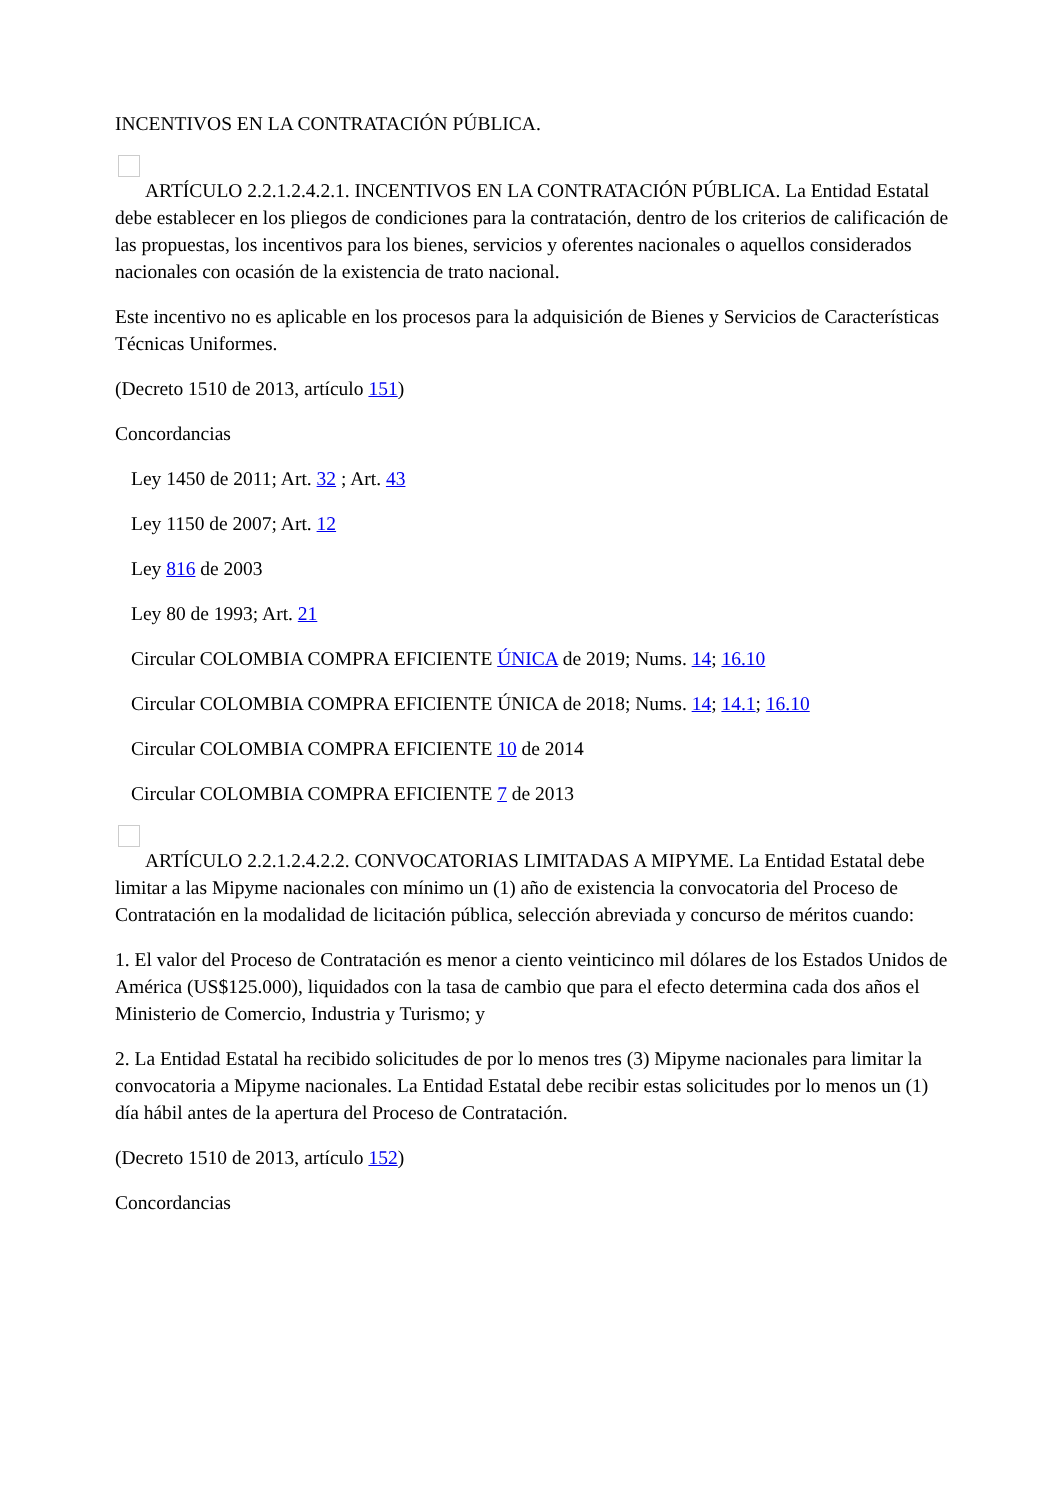INCENTIVOS EN LA CONTRATACIÓN PÚBLICA.
ARTÍCULO 2.2.1.2.4.2.1. INCENTIVOS EN LA CONTRATACIÓN PÚBLICA. La Entidad Estatal debe establecer en los pliegos de condiciones para la contratación, dentro de los criterios de calificación de las propuestas, los incentivos para los bienes, servicios y oferentes nacionales o aquellos considerados nacionales con ocasión de la existencia de trato nacional.
Este incentivo no es aplicable en los procesos para la adquisición de Bienes y Servicios de Características Técnicas Uniformes.
(Decreto 1510 de 2013, artículo 151)
Concordancias
Ley 1450 de 2011; Art. 32 ; Art. 43
Ley 1150 de 2007; Art. 12
Ley 816 de 2003
Ley 80 de 1993; Art. 21
Circular COLOMBIA COMPRA EFICIENTE ÚNICA de 2019; Nums. 14; 16.10
Circular COLOMBIA COMPRA EFICIENTE ÚNICA de 2018; Nums. 14; 14.1; 16.10
Circular COLOMBIA COMPRA EFICIENTE 10 de 2014
Circular COLOMBIA COMPRA EFICIENTE 7 de 2013
ARTÍCULO 2.2.1.2.4.2.2. CONVOCATORIAS LIMITADAS A MIPYME. La Entidad Estatal debe limitar a las Mipyme nacionales con mínimo un (1) año de existencia la convocatoria del Proceso de Contratación en la modalidad de licitación pública, selección abreviada y concurso de méritos cuando:
1. El valor del Proceso de Contratación es menor a ciento veinticinco mil dólares de los Estados Unidos de América (US$125.000), liquidados con la tasa de cambio que para el efecto determina cada dos años el Ministerio de Comercio, Industria y Turismo; y
2. La Entidad Estatal ha recibido solicitudes de por lo menos tres (3) Mipyme nacionales para limitar la convocatoria a Mipyme nacionales. La Entidad Estatal debe recibir estas solicitudes por lo menos un (1) día hábil antes de la apertura del Proceso de Contratación.
(Decreto 1510 de 2013, artículo 152)
Concordancias